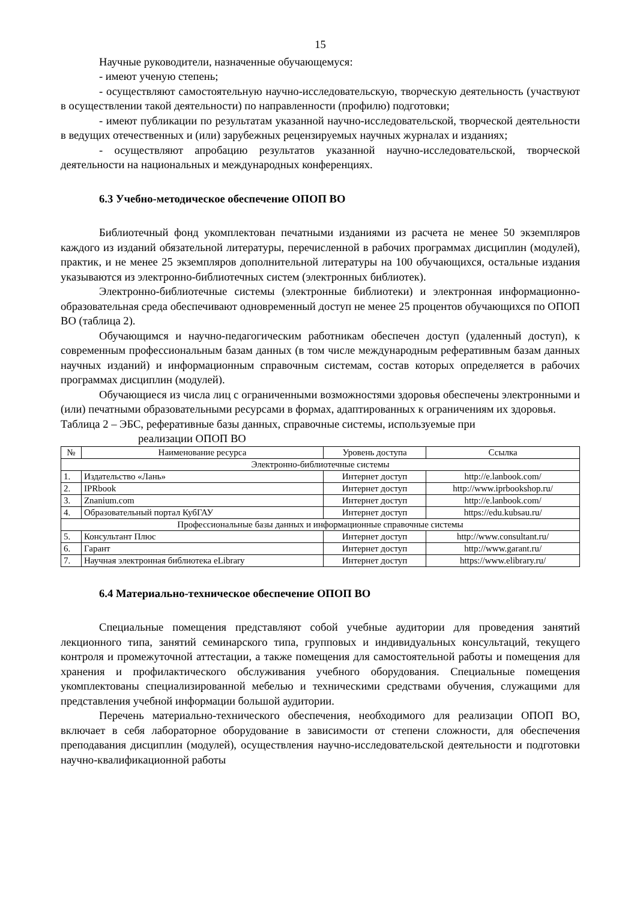15
Научные руководители, назначенные обучающемуся:
- имеют ученую степень;
- осуществляют самостоятельную научно-исследовательскую, творческую деятельность (участвуют в осуществлении такой деятельности) по направленности (профилю) подготовки;
- имеют публикации по результатам указанной научно-исследовательской, творческой деятельности в ведущих отечественных и (или) зарубежных рецензируемых научных журналах и изданиях;
- осуществляют апробацию результатов указанной научно-исследовательской, творческой деятельности на национальных и международных конференциях.
6.3 Учебно-методическое обеспечение ОПОП ВО
Библиотечный фонд укомплектован печатными изданиями из расчета не менее 50 экземпляров каждого из изданий обязательной литературы, перечисленной в рабочих программах дисциплин (модулей), практик, и не менее 25 экземпляров дополнительной литературы на 100 обучающихся, остальные издания указываются из электронно-библиотечных систем (электронных библиотек).
Электронно-библиотечные системы (электронные библиотеки) и электронная информационно-образовательная среда обеспечивают одновременный доступ не менее 25 процентов обучающихся по ОПОП ВО (таблица 2).
Обучающимся и научно-педагогическим работникам обеспечен доступ (удаленный доступ), к современным профессиональным базам данных (в том числе международным реферативным базам данных научных изданий) и информационным справочным системам, состав которых определяется в рабочих программах дисциплин (модулей).
Обучающиеся из числа лиц с ограниченными возможностями здоровья обеспечены электронными и (или) печатными образовательными ресурсами в формах, адаптированных к ограничениям их здоровья.
Таблица 2 – ЭБС, реферативные базы данных, справочные системы, используемые при
реализации ОПОП ВО
| № | Наименование ресурса | Уровень доступа | Ссылка |
| --- | --- | --- | --- |
| Электронно-библиотечные системы | | | |
| 1. | Издательство «Лань» | Интернет доступ | http://e.lanbook.com/ |
| 2. | IPRbook | Интернет доступ | http://www.iprbookshop.ru/ |
| 3. | Znanium.com | Интернет доступ | http://e.lanbook.com/ |
| 4. | Образовательный портал КубГАУ | Интернет доступ | https://edu.kubsau.ru/ |
| Профессиональные базы данных и информационные справочные системы | | | |
| 5. | Консультант Плюс | Интернет доступ | http://www.consultant.ru/ |
| 6. | Гарант | Интернет доступ | http://www.garant.ru/ |
| 7. | Научная электронная библиотека eLibrary | Интернет доступ | https://www.elibrary.ru/ |
6.4 Материально-техническое обеспечение ОПОП ВО
Специальные помещения представляют собой учебные аудитории для проведения занятий лекционного типа, занятий семинарского типа, групповых и индивидуальных консультаций, текущего контроля и промежуточной аттестации, а также помещения для самостоятельной работы и помещения для хранения и профилактического обслуживания учебного оборудования. Специальные помещения укомплектованы специализированной мебелью и техническими средствами обучения, служащими для представления учебной информации большой аудитории.
Перечень материально-технического обеспечения, необходимого для реализации ОПОП ВО, включает в себя лабораторное оборудование в зависимости от степени сложности, для обеспечения преподавания дисциплин (модулей), осуществления научно-исследовательской деятельности и подготовки научно-квалификационной работы